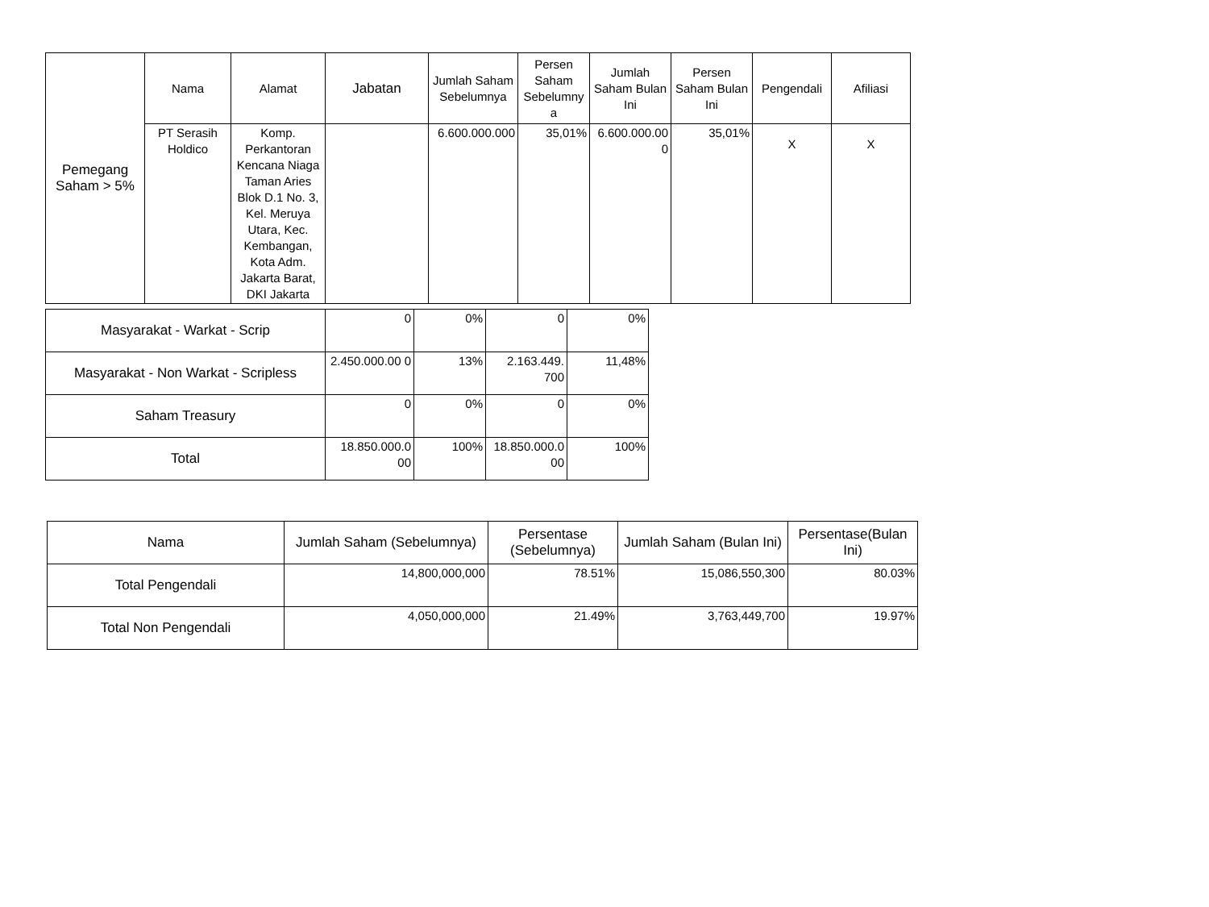| Pemegang Saham > 5% | Nama | Alamat | Jabatan | Jumlah Saham Sebelumnya | Persen Saham Sebelumny a | Jumlah Saham Bulan Ini | Persen Saham Bulan Ini | Pengendali | Afiliasi |
| --- | --- | --- | --- | --- | --- | --- | --- | --- | --- |
| | PT Serasih Holdico | Komp. Perkantoran Kencana Niaga Taman Aries Blok D.1 No. 3, Kel. Meruya Utara, Kec. Kembangan, Kota Adm. Jakarta Barat, DKI Jakarta | | 6.600.000.000 | 35,01% | 6.600.000.00 0 | 35,01% | X | X |
| Masyarakat - Warkat - Scrip | 0 | 0% | 0 | 0% |
| Masyarakat - Non Warkat - Scripless | 2.450.000.00 0 | 13% | 2.163.449. 700 | 11,48% |
| Saham Treasury | 0 | 0% | 0 | 0% |
| Total | 18.850.000.0 00 | 100% | 18.850.000.0 00 | 100% |
| Nama | Jumlah Saham (Sebelumnya) | Persentase (Sebelumnya) | Jumlah Saham (Bulan Ini) | Persentase(Bulan Ini) |
| --- | --- | --- | --- | --- |
| Total Pengendali | 14,800,000,000 | 78.51% | 15,086,550,300 | 80.03% |
| Total Non Pengendali | 4,050,000,000 | 21.49% | 3,763,449,700 | 19.97% |